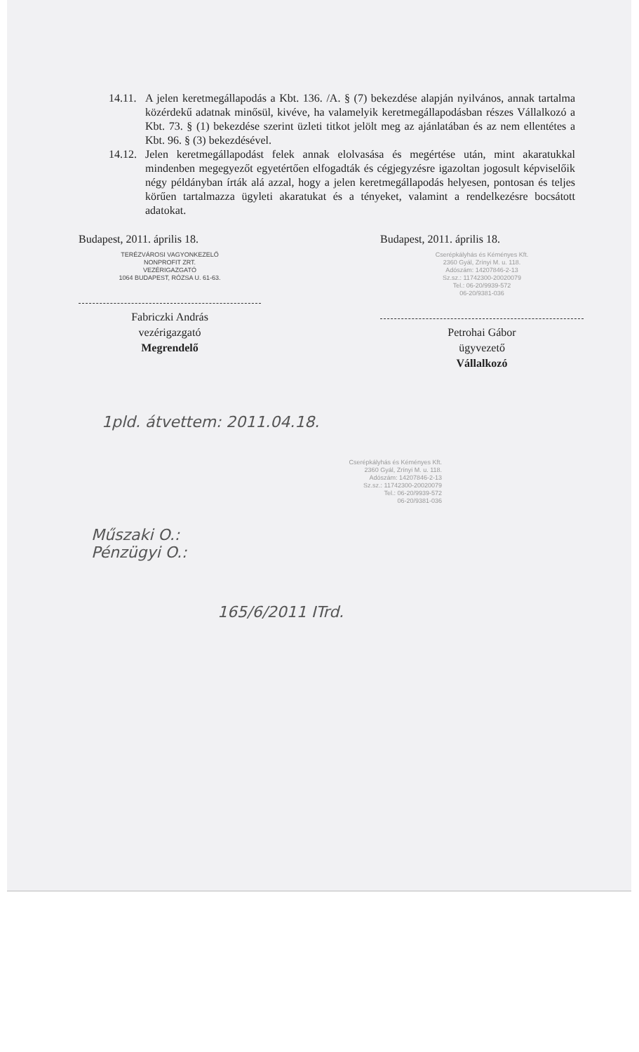14.11. A jelen keretmegállapodás a Kbt. 136. /A. § (7) bekezdése alapján nyilvános, annak tartalma közérdekű adatnak minősül, kivéve, ha valamelyik keretmegállapodásban részes Vállalkozó a Kbt. 73. § (1) bekezdése szerint üzleti titkot jelölt meg az ajánlatában és az nem ellentétes a Kbt. 96. § (3) bekezdésével.
14.12. Jelen keretmegállapodást felek annak elolvasása és megértése után, mint akaratukkal mindenben megegyezőt egyetértően elfogadták és cégjegyzésre igazoltan jogosult képviselőik négy példányban írták alá azzal, hogy a jelen keretmegállapodás helyesen, pontosan és teljes körűen tartalmazza ügyleti akaratukat és a tényeket, valamint a rendelkezésre bocsátott adatokat.
Budapest, 2011. április 18.
TERÉZVÁROSI VAGYONKEZELŐ
NONPROFIT ZRT.
VEZÉRIGAZGATÓ
1064 BUDAPEST, RÓZSA U. 61-63.
Fabriczki András
vezérigazgató
Megrendelő
Budapest, 2011. április 18.
Cserépkályhás és Kéményes Kft.
2360 Gyál, Zrínyi M. u. 118.
Adószám: 14207846-2-13
Sz.sz.: 11742300-20020079
Tel.: 06-20/9939-572
06-20/9381-036
Petrohai Gábor
ügyvezető
Vállalkozó
1pld. átvettem: 2011.04.18.
Cserépkályhás és Kéményes Kft.
2360 Gyál, Zrínyi M. u. 118.
Adószám: 14207846-2-13
Sz.sz.: 11742300-20020079
Tel.: 06-20/9939-572
06-20/9381-036
Műszaki O.:
Pénzügyi O.:
165/6/2011 ITrd.